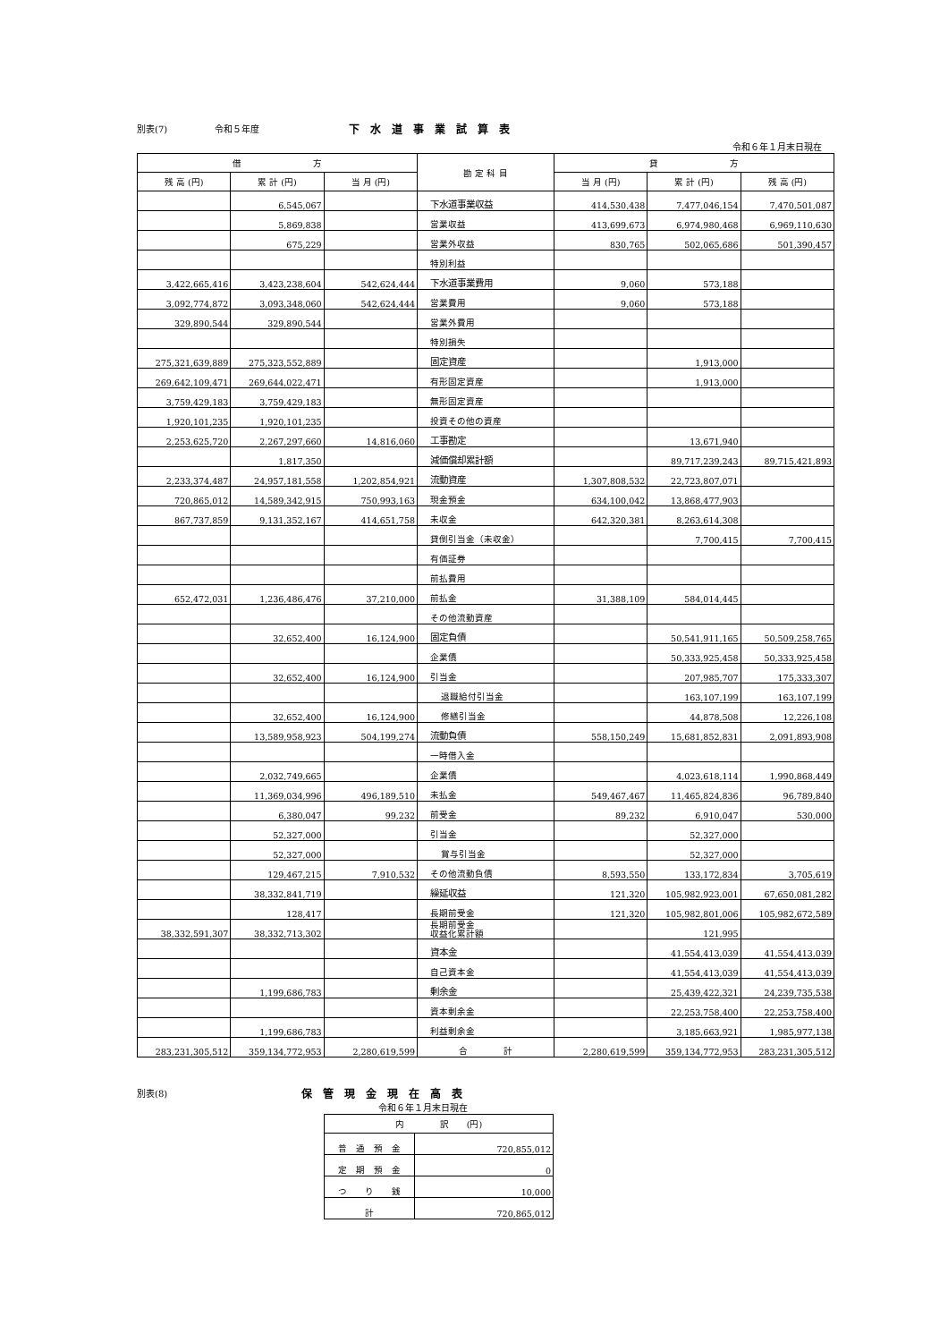別表(7) 令和５年度 下水道事業試算表
令和６年１月末日現在
| 借 方 | | | 勘 定 科 目 | 貸 方 | | |
| --- | --- | --- | --- | --- | --- | --- |
| 残 高 (円) | 累 計 (円) | 当 月 (円) | | 当 月 (円) | 累 計 (円) | 残 高 (円) |
| | 6,545,067 | | 下水道事業収益 | 414,530,438 | 7,477,046,154 | 7,470,501,087 |
| | 5,869,838 | | 営業収益 | 413,699,673 | 6,974,980,468 | 6,969,110,630 |
| | 675,229 | | 営業外収益 | 830,765 | 502,065,686 | 501,390,457 |
| | | | 特別利益 | | | |
| 3,422,665,416 | 3,423,238,604 | 542,624,444 | 下水道事業費用 | 9,060 | 573,188 | |
| 3,092,774,872 | 3,093,348,060 | 542,624,444 | 営業費用 | 9,060 | 573,188 | |
| 329,890,544 | 329,890,544 | | 営業外費用 | | | |
| | | | 特別損失 | | | |
| 275,321,639,889 | 275,323,552,889 | | 固定資産 | | 1,913,000 | |
| 269,642,109,471 | 269,644,022,471 | | 有形固定資産 | | 1,913,000 | |
| 3,759,429,183 | 3,759,429,183 | | 無形固定資産 | | | |
| 1,920,101,235 | 1,920,101,235 | | 投資その他の資産 | | | |
| 2,253,625,720 | 2,267,297,660 | 14,816,060 | 工事勘定 | | 13,671,940 | |
| | 1,817,350 | | 減価償却累計額 | | 89,717,239,243 | 89,715,421,893 |
| 2,233,374,487 | 24,957,181,558 | 1,202,854,921 | 流動資産 | 1,307,808,532 | 22,723,807,071 | |
| 720,865,012 | 14,589,342,915 | 750,993,163 | 現金預金 | 634,100,042 | 13,868,477,903 | |
| 867,737,859 | 9,131,352,167 | 414,651,758 | 未収金 | 642,320,381 | 8,263,614,308 | |
| | | | 貸倒引当金（未収金） | | 7,700,415 | 7,700,415 |
| | | | 有価証券 | | | |
| | | | 前払費用 | | | |
| 652,472,031 | 1,236,486,476 | 37,210,000 | 前払金 | 31,388,109 | 584,014,445 | |
| | | | その他流動資産 | | | |
| | 32,652,400 | 16,124,900 | 固定負債 | | 50,541,911,165 | 50,509,258,765 |
| | | | 企業債 | | 50,333,925,458 | 50,333,925,458 |
| | 32,652,400 | 16,124,900 | 引当金 | | 207,985,707 | 175,333,307 |
| | | | 退職給付引当金 | | 163,107,199 | 163,107,199 |
| | 32,652,400 | 16,124,900 | 修繕引当金 | | 44,878,508 | 12,226,108 |
| | 13,589,958,923 | 504,199,274 | 流動負債 | 558,150,249 | 15,681,852,831 | 2,091,893,908 |
| | | | 一時借入金 | | | |
| | 2,032,749,665 | | 企業債 | | 4,023,618,114 | 1,990,868,449 |
| | 11,369,034,996 | 496,189,510 | 未払金 | 549,467,467 | 11,465,824,836 | 96,789,840 |
| | 6,380,047 | 99,232 | 前受金 | 89,232 | 6,910,047 | 530,000 |
| | 52,327,000 | | 引当金 | | 52,327,000 | |
| | 52,327,000 | | 賞与引当金 | | 52,327,000 | |
| | 129,467,215 | 7,910,532 | その他流動負債 | 8,593,550 | 133,172,834 | 3,705,619 |
| | 38,332,841,719 | | 繰延収益 | 121,320 | 105,982,923,001 | 67,650,081,282 |
| | 128,417 | | 長期前受金 | 121,320 | 105,982,801,006 | 105,982,672,589 |
| 38,332,591,307 | 38,332,713,302 | | 長期前受金 収益化累計額 | | 121,995 | |
| | | | 資本金 | | 41,554,413,039 | 41,554,413,039 |
| | | | 自己資本金 | | 41,554,413,039 | 41,554,413,039 |
| | 1,199,686,783 | | 剰余金 | | 25,439,422,321 | 24,239,735,538 |
| | | | 資本剰余金 | | 22,253,758,400 | 22,253,758,400 |
| | 1,199,686,783 | | 利益剰余金 | | 3,185,663,921 | 1,985,977,138 |
| 283,231,305,512 | 359,134,772,953 | 2,280,619,599 | 合 計 | 2,280,619,599 | 359,134,772,953 | 283,231,305,512 |
別表(8) 保管現金現在高表
令和６年１月末日現在
| 内 訳 (円) | |
| --- | --- |
| 普 通 預 金 | 720,855,012 |
| 定 期 預 金 | 0 |
| つ り 銭 | 10,000 |
| 計 | 720,865,012 |